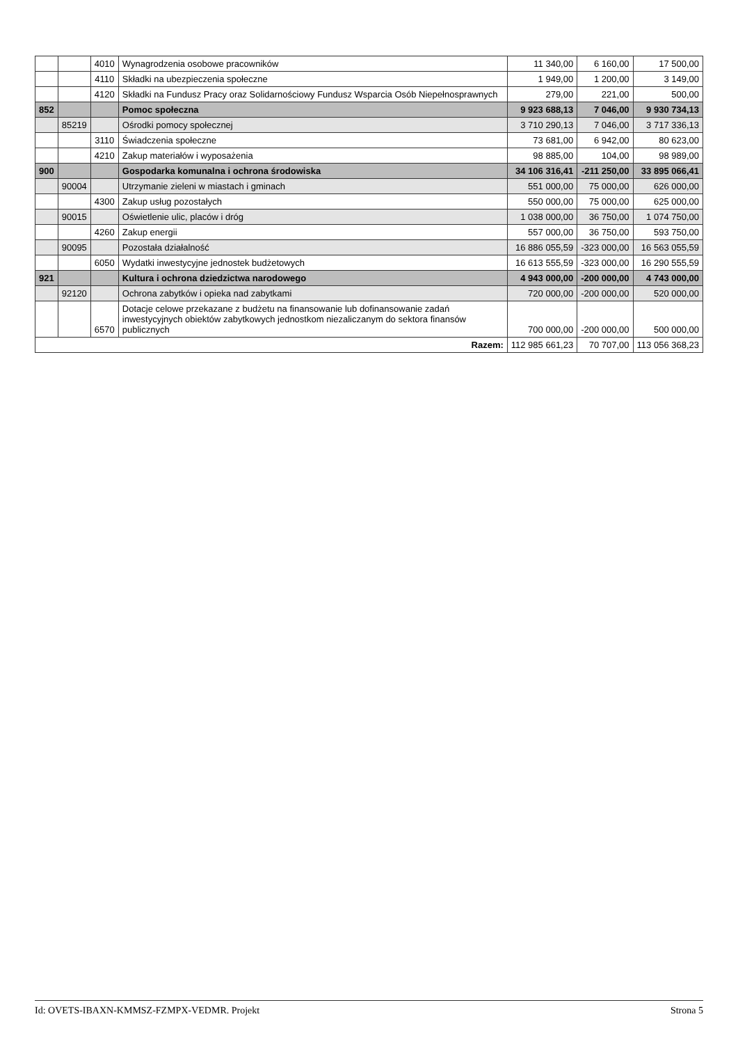| | | 4010 | Wynagrodzenia osobowe pracowników | 11 340,00 | 6 160,00 | 17 500,00 |
| | | 4110 | Składki na ubezpieczenia społeczne | 1 949,00 | 1 200,00 | 3 149,00 |
| | | 4120 | Składki na Fundusz Pracy oraz Solidarnościowy Fundusz Wsparcia Osób Niepełnosprawnych | 279,00 | 221,00 | 500,00 |
| 852 | | | Pomoc społeczna | 9 923 688,13 | 7 046,00 | 9 930 734,13 |
| | 85219 | | Ośrodki pomocy społecznej | 3 710 290,13 | 7 046,00 | 3 717 336,13 |
| | | 3110 | Świadczenia społeczne | 73 681,00 | 6 942,00 | 80 623,00 |
| | | 4210 | Zakup materiałów i wyposażenia | 98 885,00 | 104,00 | 98 989,00 |
| 900 | | | Gospodarka komunalna i ochrona środowiska | 34 106 316,41 | -211 250,00 | 33 895 066,41 |
| | 90004 | | Utrzymanie zieleni w miastach i gminach | 551 000,00 | 75 000,00 | 626 000,00 |
| | | 4300 | Zakup usług pozostałych | 550 000,00 | 75 000,00 | 625 000,00 |
| | 90015 | | Oświetlenie ulic, placów i dróg | 1 038 000,00 | 36 750,00 | 1 074 750,00 |
| | | 4260 | Zakup energii | 557 000,00 | 36 750,00 | 593 750,00 |
| | 90095 | | Pozostała działalność | 16 886 055,59 | -323 000,00 | 16 563 055,59 |
| | | 6050 | Wydatki inwestycyjne jednostek budżetowych | 16 613 555,59 | -323 000,00 | 16 290 555,59 |
| 921 | | | Kultura i ochrona dziedzictwa narodowego | 4 943 000,00 | -200 000,00 | 4 743 000,00 |
| | 92120 | | Ochrona zabytków i opieka nad zabytkami | 720 000,00 | -200 000,00 | 520 000,00 |
| | | 6570 | Dotacje celowe przekazane z budżetu na finansowanie lub dofinansowanie zadań inwestycyjnych obiektów zabytkowych jednostkom niezaliczanym do sektora finansów publicznych | 700 000,00 | -200 000,00 | 500 000,00 |
| Razem: | | | | 112 985 661,23 | 70 707,00 | 113 056 368,23 |
Id: OVETS-IBAXN-KMMSZ-FZMPX-VEDMR. Projekt Strona 5